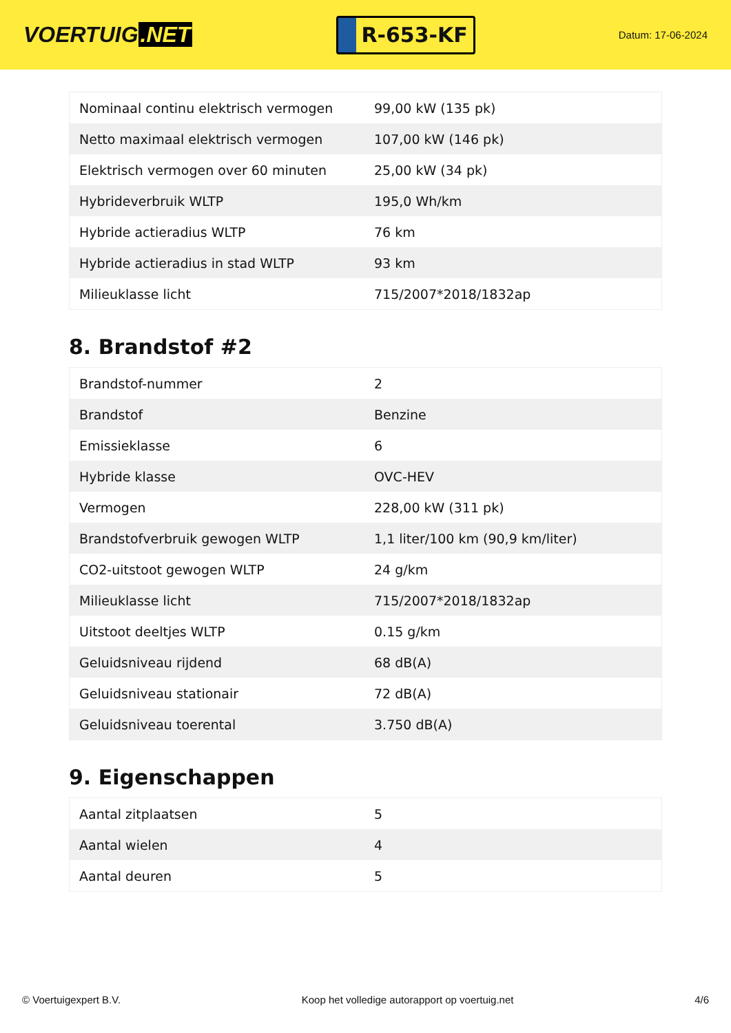VOERTUIG.NET
R-653-KF
Datum: 17-06-2024
| Nominaal continu elektrisch vermogen | 99,00 kW (135 pk) |
| Netto maximaal elektrisch vermogen | 107,00 kW (146 pk) |
| Elektrisch vermogen over 60 minuten | 25,00 kW (34 pk) |
| Hybrideverbruik WLTP | 195,0 Wh/km |
| Hybride actieradius WLTP | 76 km |
| Hybride actieradius in stad WLTP | 93 km |
| Milieuklasse licht | 715/2007*2018/1832ap |
8. Brandstof #2
| Brandstof-nummer | 2 |
| Brandstof | Benzine |
| Emissieklasse | 6 |
| Hybride klasse | OVC-HEV |
| Vermogen | 228,00 kW (311 pk) |
| Brandstofverbruik gewogen WLTP | 1,1 liter/100 km (90,9 km/liter) |
| CO2-uitstoot gewogen WLTP | 24 g/km |
| Milieuklasse licht | 715/2007*2018/1832ap |
| Uitstoot deeltjes WLTP | 0.15 g/km |
| Geluidsniveau rijdend | 68 dB(A) |
| Geluidsniveau stationair | 72 dB(A) |
| Geluidsniveau toerental | 3.750 dB(A) |
9. Eigenschappen
| Aantal zitplaatsen | 5 |
| Aantal wielen | 4 |
| Aantal deuren | 5 |
© Voertuigexpert B.V. Koop het volledige autorapport op voertuig.net 4/6